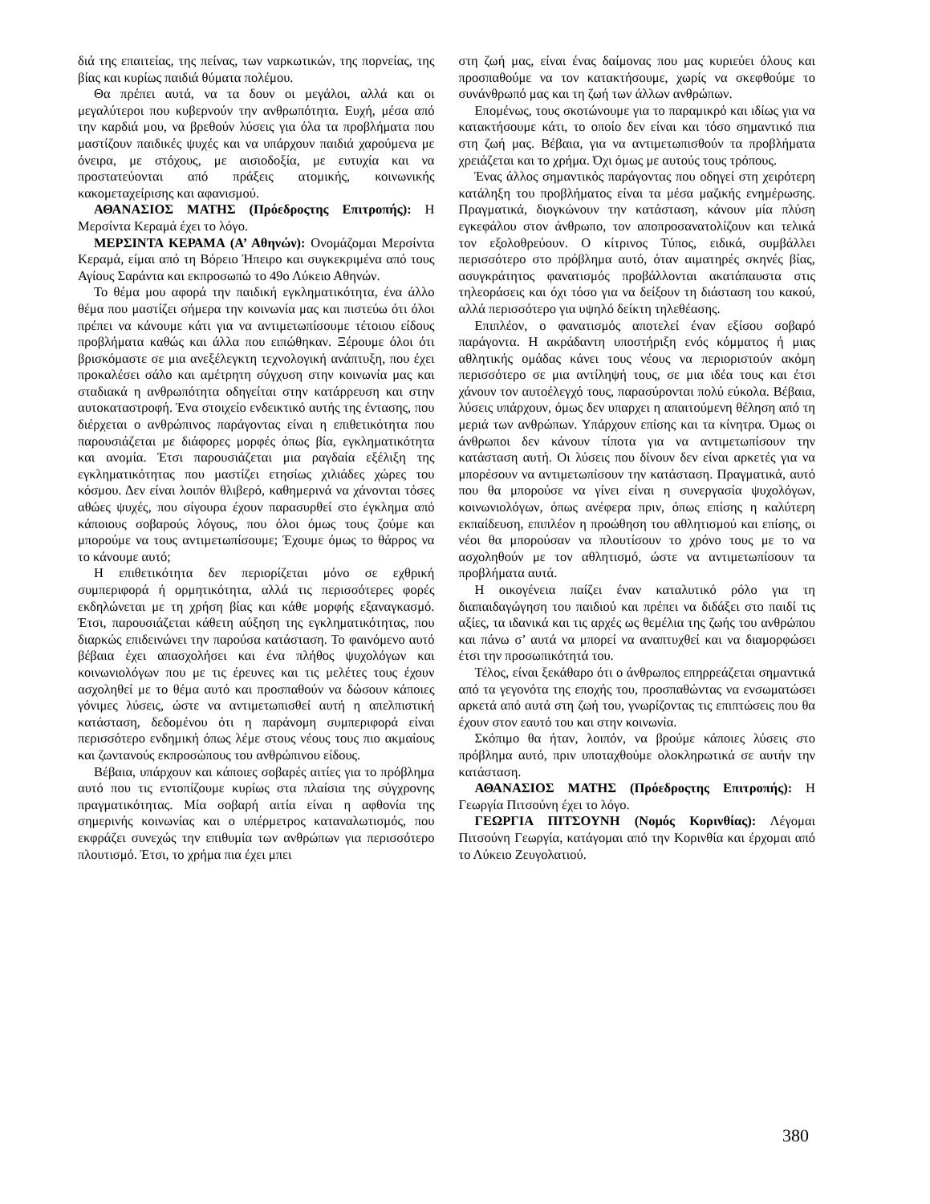διά της επαιτείας, της πείνας, των ναρκωτικών, της πορνείας, της βίας και κυρίως παιδιά θύματα πολέμου.
Θα πρέπει αυτά, να τα δουν οι μεγάλοι, αλλά και οι μεγαλύτεροι που κυβερνούν την ανθρωπότητα. Ευχή, μέσα από την καρδιά μου, να βρεθούν λύσεις για όλα τα προβλήματα που μαστίζουν παιδικές ψυχές και να υπάρχουν παιδιά χαρούμενα με όνειρα, με στόχους, με αισιοδοξία, με ευτυχία και να προστατεύονται από πράξεις ατομικής, κοινωνικής κακομεταχείρισης και αφανισμού.
ΑΘΑΝΑΣΙΟΣ ΜΑΤΗΣ (Πρόεδροςτης Επιτροπής): Η Μερσίντα Κεραμά έχει το λόγο.
ΜΕΡΣΙΝΤΑ ΚΕΡΑΜΑ (Α’ Αθηνών): Ονομάζομαι Μερσίντα Κεραμά, είμαι από τη Βόρειο Ήπειρο και συγκεκριμένα από τους Αγίους Σαράντα και εκπροσωπώ το 49ο Λύκειο Αθηνών.
Το θέμα μου αφορά την παιδική εγκληματικότητα, ένα άλλο θέμα που μαστίζει σήμερα την κοινωνία μας και πιστεύω ότι όλοι πρέπει να κάνουμε κάτι για να αντιμετωπίσουμε τέτοιου είδους προβλήματα καθώς και άλλα που ειπώθηκαν. Ξέρουμε όλοι ότι βρισκόμαστε σε μια ανεξέλεγκτη τεχνολογική ανάπτυξη, που έχει προκαλέσει σάλο και αμέτρητη σύγχυση στην κοινωνία μας και σταδιακά η ανθρωπότητα οδηγείται στην κατάρρευση και στην αυτοκαταστροφή. Ένα στοιχείο ενδεικτικό αυτής της έντασης, που διέρχεται ο ανθρώπινος παράγοντας είναι η επιθετικότητα που παρουσιάζεται με διάφορες μορφές όπως βία, εγκληματικότητα και ανομία. Έτσι παρουσιάζεται μια ραγδαία εξέλιξη της εγκληματικότητας που μαστίζει ετησίως χιλιάδες χώρες του κόσμου. Δεν είναι λοιπόν θλιβερό, καθημερινά να χάνονται τόσες αθώες ψυχές, που σίγουρα έχουν παρασυρθεί στο έγκλημα από κάποιους σοβαρούς λόγους, που όλοι όμως τους ζούμε και μπορούμε να τους αντιμετωπίσουμε; Έχουμε όμως το θάρρος να το κάνουμε αυτό;
Η επιθετικότητα δεν περιορίζεται μόνο σε εχθρική συμπεριφορά ή ορμητικότητα, αλλά τις περισσότερες φορές εκδηλώνεται με τη χρήση βίας και κάθε μορφής εξαναγκασμό. Έτσι, παρουσιάζεται κάθετη αύξηση της εγκληματικότητας, που διαρκώς επιδεινώνει την παρούσα κατάσταση. Το φαινόμενο αυτό βέβαια έχει απασχολήσει και ένα πλήθος ψυχολόγων και κοινωνιολόγων που με τις έρευνες και τις μελέτες τους έχουν ασχοληθεί με το θέμα αυτό και προσπαθούν να δώσουν κάποιες γόνιμες λύσεις, ώστε να αντιμετωπισθεί αυτή η απελπιστική κατάσταση, δεδομένου ότι η παράνομη συμπεριφορά είναι περισσότερο ενδημική όπως λέμε στους νέους τους πιο ακμαίους και ζωντανούς εκπροσώπους του ανθρώπινου είδους.
Βέβαια, υπάρχουν και κάποιες σοβαρές αιτίες για το πρόβλημα αυτό που τις εντοπίζουμε κυρίως στα πλαίσια της σύγχρονης πραγματικότητας. Μία σοβαρή αιτία είναι η αφθονία της σημερινής κοινωνίας και ο υπέρμετρος καταναλωτισμός, που εκφράζει συνεχώς την επιθυμία των ανθρώπων για περισσότερο πλουτισμό. Έτσι, το χρήμα πια έχει μπει
στη ζωή μας, είναι ένας δαίμονας που μας κυριεύει όλους και προσπαθούμε να τον κατακτήσουμε, χωρίς να σκεφθούμε το συνάνθρωπό μας και τη ζωή των άλλων ανθρώπων.
Επομένως, τους σκοτώνουμε για το παραμικρό και ιδίως για να κατακτήσουμε κάτι, το οποίο δεν είναι και τόσο σημαντικό πια στη ζωή μας. Βέβαια, για να αντιμετωπισθούν τα προβλήματα χρειάζεται και το χρήμα. Όχι όμως με αυτούς τους τρόπους.
Ένας άλλος σημαντικός παράγοντας που οδηγεί στη χειρότερη κατάληξη του προβλήματος είναι τα μέσα μαζικής ενημέρωσης. Πραγματικά, διογκώνουν την κατάσταση, κάνουν μία πλύση εγκεφάλου στον άνθρωπο, τον αποπροσανατολίζουν και τελικά τον εξολοθρεύουν. Ο κίτρινος Τύπος, ειδικά, συμβάλλει περισσότερο στο πρόβλημα αυτό, όταν αιματηρές σκηνές βίας, ασυγκράτητος φανατισμός προβάλλονται ακατάπαυστα στις τηλεοράσεις και όχι τόσο για να δείξουν τη διάσταση του κακού, αλλά περισσότερο για υψηλό δείκτη τηλεθέασης.
Επιπλέον, ο φανατισμός αποτελεί έναν εξίσου σοβαρό παράγοντα. Η ακράδαντη υποστήριξη ενός κόμματος ή μιας αθλητικής ομάδας κάνει τους νέους να περιοριστούν ακόμη περισσότερο σε μια αντίληψή τους, σε μια ιδέα τους και έτσι χάνουν τον αυτοέλεγχό τους, παρασύρονται πολύ εύκολα. Βέβαια, λύσεις υπάρχουν, όμως δεν υπαρχει η απαιτούμενη θέληση από τη μεριά των ανθρώπων. Υπάρχουν επίσης και τα κίνητρα. Όμως οι άνθρωποι δεν κάνουν τίποτα για να αντιμετωπίσουν την κατάσταση αυτή. Οι λύσεις που δίνουν δεν είναι αρκετές για να μπορέσουν να αντιμετωπίσουν την κατάσταση. Πραγματικά, αυτό που θα μπορούσε να γίνει είναι η συνεργασία ψυχολόγων, κοινωνιολόγων, όπως ανέφερα πριν, όπως επίσης η καλύτερη εκπαίδευση, επιπλέον η προώθηση του αθλητισμού και επίσης, οι νέοι θα μπορούσαν να πλουτίσουν το χρόνο τους με το να ασχοληθούν με τον αθλητισμό, ώστε να αντιμετωπίσουν τα προβλήματα αυτά.
Η οικογένεια παίζει έναν καταλυτικό ρόλο για τη διαπαιδαγώγηση του παιδιού και πρέπει να διδάξει στο παιδί τις αξίες, τα ιδανικά και τις αρχές ως θεμέλια της ζωής του ανθρώπου και πάνω σ’ αυτά να μπορεί να αναπτυχθεί και να διαμορφώσει έτσι την προσωπικότητά του.
Τέλος, είναι ξεκάθαρο ότι ο άνθρωπος επηρρεάζεται σημαντικά από τα γεγονότα της εποχής του, προσπαθώντας να ενσωματώσει αρκετά από αυτά στη ζωή του, γνωρίζοντας τις επιπτώσεις που θα έχουν στον εαυτό του και στην κοινωνία.
Σκόπιμο θα ήταν, λοιπόν, να βρούμε κάποιες λύσεις στο πρόβλημα αυτό, πριν υποταχθούμε ολοκληρωτικά σε αυτήν την κατάσταση.
ΑΘΑΝΑΣΙΟΣ ΜΑΤΗΣ (Πρόεδροςτης Επιτροπής): Η Γεωργία Πιτσούνη έχει το λόγο.
ΓΕΩΡΓΙΑ ΠΙΤΣΟΥΝΗ (Νομός Κορινθίας): Λέγομαι Πιτσούνη Γεωργία, κατάγομαι από την Κορινθία και έρχομαι από το Λύκειο Ζευγολατιού.
380